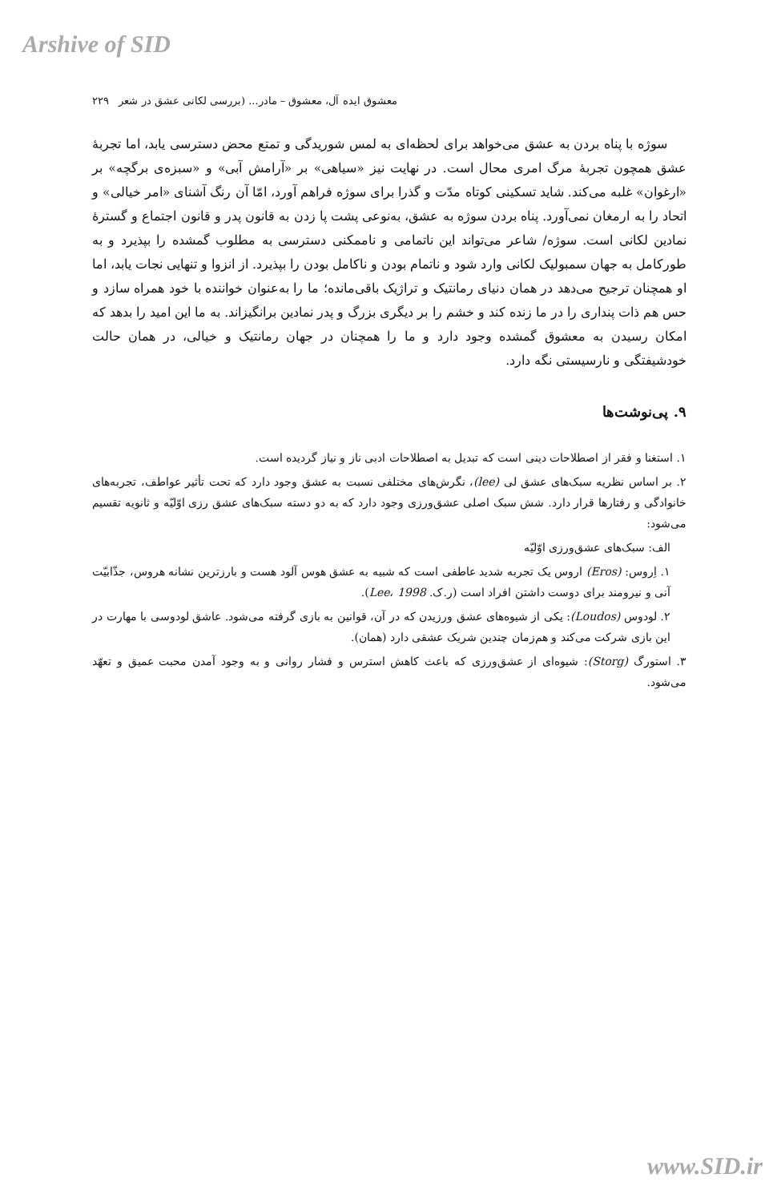Arshive of SID
معشوق ایده آل، معشوق – مادر... (بررسی لکانی عشق در شعر ۲۲۹
سوژه با پناه بردن به عشق می‌خواهد برای لحظه‌ای به لمس شوریدگی و تمتع محض دسترسی یابد، اما تجربهٔ عشق همچون تجربهٔ مرگ امری محال است. در نهایت نیز «سیاهی» بر «آرامش آبی» و «سبزه‌ی برگچه» بر «ارغوان» غلبه می‌کند. شاید تسکینی کوتاه مدّت و گذرا برای سوژه فراهم آورد، امّا آن رنگ آشنای «امر خیالی» و اتحاد را به ارمغان نمی‌آورد. پناه بردن سوژه به عشق، به‌نوعی پشت پا زدن به قانون پدر و قانون اجتماع و گسترهٔ نمادین لکانی است. سوژه/ شاعر می‌تواند این ناتمامی و ناممکنی دسترسی به مطلوب گمشده را بپذیرد و به طورکامل به جهان سمبولیک لکانی وارد شود و ناتمام بودن و ناکامل بودن را بپذیرد. از انزوا و تنهایی نجات یابد، اما او همچنان ترجیح می‌دهد در همان دنیای رمانتیک و تراژیک باقی‌مانده؛ ما را به‌عنوان خواننده با خود همراه سازد و حس هم ذات پنداری را در ما زنده کند و خشم را بر دیگری بزرگ و پدر نمادین برانگیزاند. به ما این امید را بدهد که امکان رسیدن به معشوق گمشده وجود دارد و ما را همچنان در جهان رمانتیک و خیالی، در همان حالت خودشیفتگی و نارسیستی نگه دارد.
۹. پی‌نوشت‌ها
۱. استغنا و فقر از اصطلاحات دینی است که تبدیل به اصطلاحات ادبی ناز و نیاز گردیده است.
۲. بر اساس نظریه سبک‌های عشق لی (lee)، نگرش‌های مختلفی نسبت به عشق وجود دارد که تحت تأثیر عواطف، تجربه‌های خانوادگی و رفتارها قرار دارد. شش سبک اصلی عشق‌ورزی وجود دارد که به دو دسته سبک‌های عشق رزی اوّلیّه و ثانویه تقسیم می‌شود:
الف: سبک‌های عشق‌ورزی اوّلیّه
۱. اِروس: (Eros) اروس یک تجربه شدید عاطفی است که شبیه به عشق هوس آلود هست و بارزترین نشانه هروس، جذّابیّت آنی و نیرومند برای دوست داشتن افراد است (ر.ک. Lee، 1998).
۲. لودوس (Loudos): یکی از شیوه‌های عشق ورزیدن که در آن، قوانین به بازی گرفته می‌شود. عاشق لودوسی با مهارت در این بازی شرکت می‌کند و هم‌زمان چندین شریک عشقی دارد (همان).
۳. استورگ (Storg): شیوه‌ای از عشق‌ورزی که باعث کاهش استرس و فشار روانی و به وجود آمدن محبت عمیق و تعهّد می‌شود.
www.SID.ir